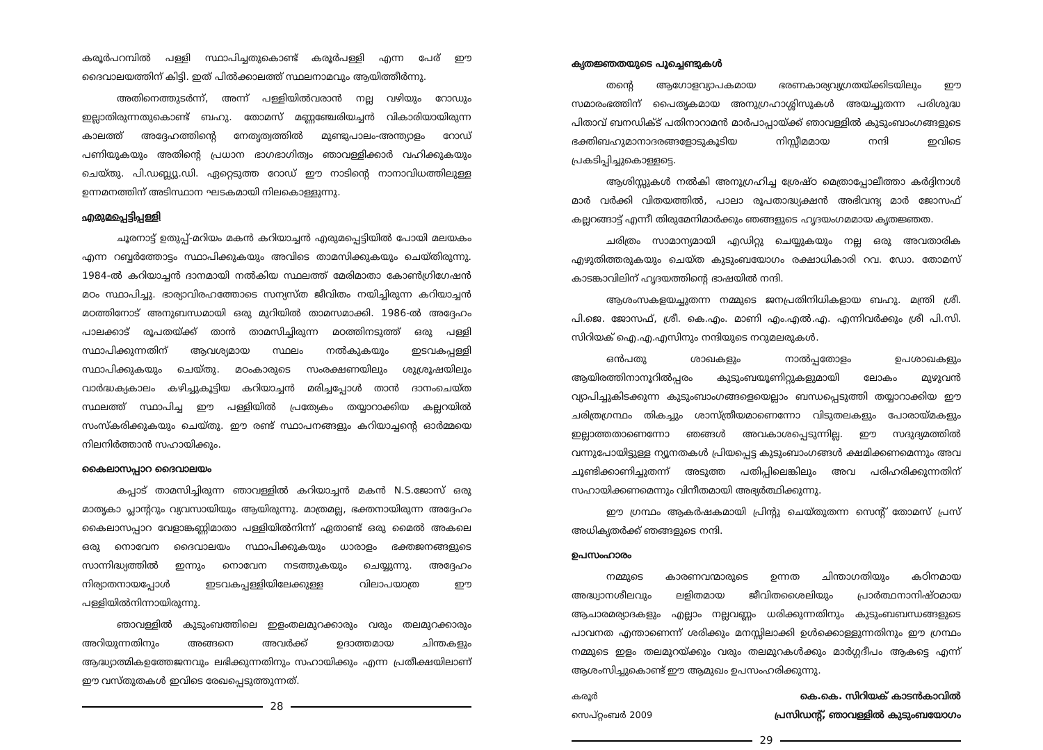കരൂർപറമ്പിൽ പള്ളി സ്ഥാപിച്ചതുകൊണ്ട് കരൂർപള്ളി എന്ന പേര് ഈ ദൈവാലയത്തിന് കിട്ടി. ഇത് പിൽക്കാലത്ത് സ്ഥലനാമവും ആയിത്തീർന്നു.
അതിനെത്തുടർന്ന്, അന്ന് പള്ളിയിൽവരാൻ നല്ല വഴിയും റോഡും ഇല്ലാതിരുന്നതുകൊണ്ട് ബഹു. തോമസ് മണ്ണഞ്ചേരിയച്ചൻ വികാരിയായിരുന്ന കാലത്ത് അദ്ദേഹത്തിന്റെ നേതൃത്വത്തിൽ മുണ്ടുപാലം-അന്ത്യാളം റോഡ് പണിയുകയും അതിന്റെ പ്രധാന ഭാഗഭാഗിത്വം ഞാവള്ളിക്കാർ വഹിക്കുകയും ചെയ്തു. പി.ഡബ്ല്യു.ഡി. ഏറ്റെടുത്ത റോഡ് ഈ നാടിന്റെ നാനാവിധത്തിലുള്ള ഉന്നമനത്തിന് അടിസ്ഥാന ഘടകമായി നിലകൊള്ളുന്നു.
എരുമപ്പെട്ടിപ്പള്ളി
ചൂരനാട്ട് ഉതുപ്പ്-മറിയം മകൻ കറിയാച്ചൻ എരുമപ്പെട്ടിയിൽ പോയി മലയകം എന്ന റബ്ബർത്തോട്ടം സ്ഥാപിക്കുകയും അവിടെ താമസിക്കുകയും ചെയ്തിരുന്നു. 1984-ൽ കറിയാച്ചൻ ദാനമായി നൽകിയ സ്ഥലത്ത് മേരിമാതാ കോൺഗ്രിഗേഷൻ മഠം സ്ഥാപിച്ചു. ഭാര്യാവിരഹത്തോടെ സന്യസ്ത ജീവിതം നയിച്ചിരുന്ന കറിയാച്ചൻ മഠത്തിനോട് അനുബന്ധമായി ഒരു മുറിയിൽ താമസമാക്കി. 1986-ൽ അദ്ദേഹം പാലക്കാട് രൂപതയ്ക്ക് താൻ താമസിച്ചിരുന്ന മഠത്തിനടുത്ത് ഒരു പള്ളി സ്ഥാപിക്കുന്നതിന് ആവശ്യമായ സ്ഥലം നൽകുകയും ഇടവകപ്പള്ളി സ്ഥാപിക്കുകയും ചെയ്തു. മഠംകാരുടെ സംരക്ഷണയിലും ശുശ്രൂഷയിലും വാർദ്ധക്യകാലം കഴിച്ചുകൂട്ടിയ കറിയാച്ചൻ മരിച്ചപ്പോൾ താൻ ദാനംചെയ്ത സ്ഥലത്ത് സ്ഥാപിച്ച ഈ പള്ളിയിൽ പ്രത്യേകം തയ്യാറാക്കിയ കല്ലറയിൽ സംസ്കരിക്കുകയും ചെയ്തു. ഈ രണ്ട് സ്ഥാപനങ്ങളും കറിയാച്ചന്റെ ഓർമ്മയെ നിലനിർത്താൻ സഹായിക്കും.
കൈലാസപ്പാറ ദൈവാലയം
കപ്പാട് താമസിച്ചിരുന്ന ഞാവള്ളിൽ കറിയാച്ചൻ മകൻ N.S.ജോസ് ഒരു മാതൃകാ പ്ലാന്ററും വ്യവസായിയും ആയിരുന്നു. മാത്രമല്ല, ഭക്തനായിരുന്ന അദ്ദേഹം കൈലാസപ്പാറ വേളാങ്കണ്ണിമാതാ പള്ളിയിൽനിന്ന് ഏതാണ്ട് ഒരു മൈൽ അകലെ ഒരു നൊവേന ദൈവാലയം സ്ഥാപിക്കുകയും ധാരാളം ഭക്തജനങ്ങളുടെ സാന്നിദ്ധ്യത്തിൽ ഇന്നും നൊവേന നടത്തുകയും ചെയ്യുന്നു. അദ്ദേഹം നിര്യാതനായപ്പോൾ ഇടവകപ്പള്ളിയിലേക്കുള്ള വിലാപയാത്ര ഈ പള്ളിയിൽനിന്നായിരുന്നു.
ഞാവള്ളിൽ കുടുംബത്തിലെ ഇളംതലമുറക്കാരും വരും തലമുറക്കാരും അറിയുന്നതിനും അങ്ങനെ അവർക്ക് ഉദാത്തമായ ചിന്തകളും ആദ്ധ്യാത്മികഉത്തേജനവും ലഭിക്കുന്നതിനും സഹായിക്കും എന്ന പ്രതീക്ഷയിലാണ് ഈ വസ്തുതകൾ ഇവിടെ രേഖപ്പെടുത്തുന്നത്.
28
കൃതജ്ഞതയുടെ പൂച്ചെണ്ടുകൾ
തന്റെ ആഗോളവ്യാപകമായ ഭരണകാര്യവ്യഗ്രതയ്ക്കിടയിലും ഈ സമാരംഭത്തിന് പൈതൃകമായ അനുഗ്രഹാശ്ശിസുകൾ അയച്ചുതന്ന പരിശുദ്ധ പിതാവ് ബനഡിക്ട് പതിനാറാമൻ മാർപാപ്പായ്ക്ക് ഞാവള്ളിൽ കുടുംബാംഗങ്ങളുടെ ഭക്തിബഹുമാനാദരങ്ങളോടുകൂടിയ നിസ്സീമമായ നന്ദി ഇവിടെ പ്രകടിപ്പിച്ചുകൊള്ളട്ടെ.
ആശിസ്സുകൾ നൽകി അനുഗ്രഹിച്ച ശ്രേഷ്ഠ മെത്രാപ്പോലീത്താ കർദ്ദിനാൾ മാർ വർക്കി വിതയത്തിൽ, പാലാ രൂപതാദ്ധ്യക്ഷൻ അഭിവന്ദ്യ മാർ ജോസഫ് കല്ലറങ്ങാട്ട് എന്നീ തിരുമേനിമാർക്കും ഞങ്ങളുടെ ഹൃദയംഗമമായ കൃതജ്ഞത.
ചരിത്രം സാമാന്യമായി എഡിറ്റു ചെയ്യുകയും നല്ല ഒരു അവതാരിക എഴുതിത്തരുകയും ചെയ്ത കുടുംബയോഗം രക്ഷാധികാരി റവ. ഡോ. തോമസ് കാടങ്കാവിലിന് ഹൃദയത്തിന്റെ ഭാഷയിൽ നന്ദി.
ആശംസകളയച്ചുതന്ന നമ്മുടെ ജനപ്രതിനിധികളായ ബഹു. മന്ത്രി ശ്രീ. പി.ജെ. ജോസഫ്, ശ്രീ. കെ.എം. മാണി എം.എൽ.എ. എന്നിവർക്കും ശ്രീ പി.സി. സിറിയക് ഐ.എ.എസിനും നന്ദിയുടെ നറുമലരുകൾ.
ഒൻപതു ശാഖകളും നാൽപ്പതോളം ഉപശാഖകളും ആയിരത്തിനാനൂറിൽപ്പരം കുടുംബയൂണിറ്റുകളുമായി ലോകം മുഴുവൻ വ്യാപിച്ചുകിടക്കുന്ന കുടുംബാംഗങ്ങളെയെല്ലാം ബന്ധപ്പെടുത്തി തയ്യാറാക്കിയ ഈ ചരിത്രഗ്രന്ഥം തികച്ചും ശാസ്ത്രീയമാണെന്നോ വിടുതലകളും പോരായ്മകളും ഇല്ലാത്തതാണെന്നോ ഞങ്ങൾ അവകാശപ്പെടുന്നില്ല. ഈ സദുദ്യമത്തിൽ വന്നുപോയിട്ടുള്ള ന്യൂനതകൾ പ്രിയപ്പെട്ട കുടുംബാംഗങ്ങൾ ക്ഷമിക്കണമെന്നും അവ ചൂണ്ടിക്കാണിച്ചുതന്ന് അടുത്ത പതിപ്പിലെങ്കിലും അവ പരിഹരിക്കുന്നതിന് സഹായിക്കണമെന്നും വിനീതമായി അഭ്യർത്ഥിക്കുന്നു.
ഈ ഗ്രന്ഥം ആകർഷകമായി പ്രിന്റു ചെയ്തുതന്ന സെന്റ് തോമസ് പ്രസ് അധികൃതർക്ക് ഞങ്ങളുടെ നന്ദി.
ഉപസംഹാരം
നമ്മുടെ കാരണവന്മാരുടെ ഉന്നത ചിന്താഗതിയും കഠിനമായ അദ്ധ്വാനശീലവും ലളിതമായ ജീവിതശൈലിയും പ്രാർത്ഥനാനിഷ്ഠമായ ആചാരമര്യാദകളും എല്ലാം നല്ലവണ്ണം ധരിക്കുന്നതിനും കുടുംബബന്ധങ്ങളുടെ പാവനത എന്താണെന്ന് ശരിക്കും മനസ്സിലാക്കി ഉൾക്കൊള്ളുന്നതിനും ഈ ഗ്രന്ഥം നമ്മുടെ ഇളം തലമുറയ്ക്കും വരും തലമുറകൾക്കും മാർഗ്ഗദീപം ആകട്ടെ എന്ന് ആശംസിച്ചുകൊണ്ട് ഈ ആമുഖം ഉപസംഹരിക്കുന്നു.
കരൂർ
സെപ്റ്റംബർ 2009
കെ.കെ. സിറിയക് കാടൻകാവിൽ
പ്രസിഡന്റ്, ഞാവള്ളിൽ കുടുംബയോഗം
29